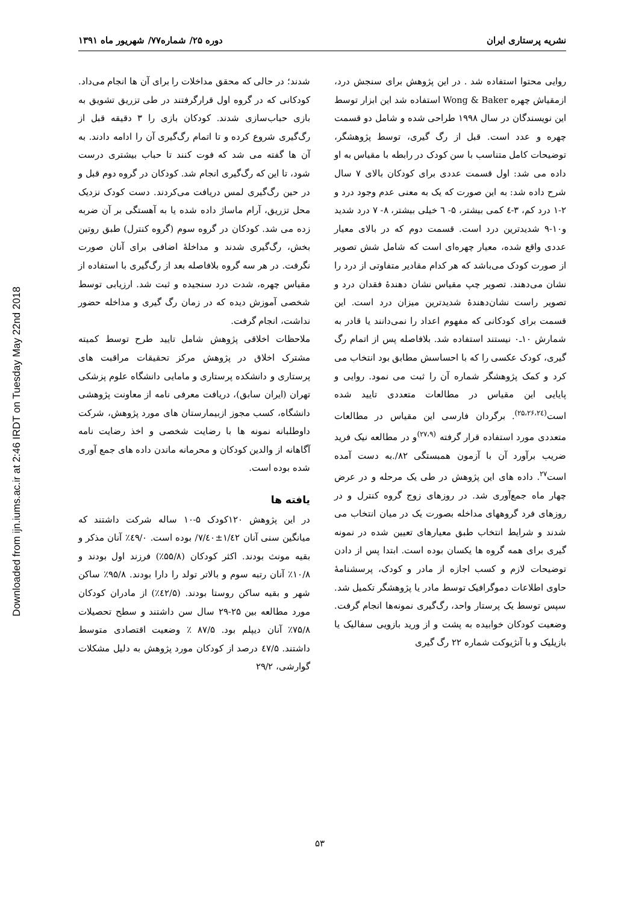Downloaded from ijn.iums.ac.ir at 2:46 IRDT on Tuesday May 22nd 2018
نشریه پرستاری ایران دوره ۲۵/ شماره۷۷/ شهریور ماه ۱۳۹۱
روایی محتوا استفاده شد . در این پژوهش برای سنجش درد، ازمقیاش چهره Wong & Baker استفاده شد این ابزار توسط این نویسندگان در سال ۱۹۹۸ طراحی شده و شامل دو قسمت چهره و عدد است. قبل از رگ گیری، توسط پژوهشگر، توضیحات کامل متناسب با سن کودک در رابطه با مقیاس به او داده می شد: اول قسمت عددی برای کودکان بالای ۷ سال شرح داده شد: به این صورت که یک به معنی عدم وجود درد و ۲-۱ درد کم، ۳-٤ کمی بیشتر، ۵- ٦ خیلی بیشتر، ۸- ۷ درد شدید و۱۰-۹ شدیدترین درد است. قسمت دوم که در بالای معیار عددی واقع شده، معیار چهره‌ای است که شامل شش تصویر از صورت کودک می‌باشد که هر کدام مقادیر متفاوتی از درد را نشان می‌دهند. تصویر چپ مقیاس نشان دهندهٔ فقدان درد و تصویر راست نشان‌دهندهٔ شدیدترین میزان درد است. این قسمت برای کودکانی که مفهوم اعداد را نمی‌دانند یا قادر به شمارش ۱۰ـ۰ نیستند استفاده شد. بلافاصله پس از اتمام رگ گیری، کودک عکسی را که با احساسش مطابق بود انتخاب می کرد و کمک پژوهشگر شماره آن را ثبت می نمود. روایی و پایایی این مقیاس در مطالعات متعددی تایید شده است<sup>(۲۵،۲۶،۲٤)</sup>. برگردان فارسی این مقیاس در مطالعات متعددی مورد استفاده قرار گرفته <sup>(۲۷،۹)</sup>و در مطالعه نیک فرید ضریب برآورد آن با آزمون همبستگی ۸۲/.به دست آمده است<sup>۲۷</sup>. داده های این پژوهش در طی یک مرحله و در عرض چهار ماه جمع‌آوری شد. در روزهای زوج گروه کنترل و در روزهای فرد گروههای مداخله بصورت یک در میان انتخاب می شدند و شرایط انتخاب طبق معیارهای تعیین شده در نمونه گیری برای همه گروه ها یکسان بوده است. ابتدا پس از دادن توضیحات لازم و کسب اجازه از مادر و کودک، پرسشنامهٔ حاوی اطلاعات دموگرافیک توسط مادر یا پژوهشگر تکمیل شد. سپس توسط یک پرستار واحد، رگ‌گیری نمونه‌ها انجام گرفت. وضعیت کودکان خوابیده به پشت و از ورید بازویی سفالیک یا بازیلیک و با آنژیوکت شماره ۲۲ رگ گیری
شدند؛ در حالی که محقق مداخلات را برای آن ها انجام می‌داد. کودکانی که در گروه اول قرارگرفتند در طی تزریق تشویق به بازی حباب‌سازی شدند. کودکان بازی را ۳ دقیقه قبل از رگ‌گیری شروع کرده و تا اتمام رگ‌گیری آن را ادامه دادند. به آن ها گفته می شد که فوت کنند تا حباب بیشتری درست شود، تا این که رگ‌گیری انجام شد. کودکان در گروه دوم قبل و در حین رگ‌گیری لمس دریافت می‌کردند. دست کودک نزدیک محل تزریق، آرام ماساژ داده شده یا به آهستگی بر آن ضربه زده می شد. کودکان در گروه سوم (گروه کنترل) طبق روتین بخش، رگ‌گیری شدند و مداخلهٔ اضافی برای آنان صورت نگرفت. در هر سه گروه بلافاصله بعد از رگ‌گیری با استفاده از مقیاس چهره، شدت درد سنجیده و ثبت شد. ارزیابی توسط شخصی آموزش دیده که در زمان رگ گیری و مداخله حضور نداشت، انجام گرفت.
ملاحظات اخلاقی پژوهش شامل تایید طرح توسط کمیته مشترک اخلاق در پژوهش مرکز تحقیقات مراقبت های پرستاری و دانشکده پرستاری و مامایی دانشگاه علوم پزشکی تهران (ایران سابق)، دریافت معرفی نامه از معاونت پژوهشی دانشگاه، کسب مجوز ازبیمارستان های مورد پژوهش، شرکت داوطلبانه نمونه ها با رضایت شخصی و اخذ رضایت نامه آگاهانه از والدین کودکان و محرمانه ماندن داده های جمع آوری شده بوده است.
یافته ها
در این پژوهش ۱۲۰کودک ۵-۱۰ ساله شرکت داشتند که میانگین سنی آنان ۱/٤۲±۷/٤۰/ بوده است. ٤۹/۰٪ آنان مذکر و بقیه مونث بودند. اکثر کودکان (۵۵/۸٪) فرزند اول بودند و ۱۰/۸٪ آنان رتبه سوم و بالاتر تولد را دارا بودند. ۹۵/۸٪ ساکن شهر و بقیه ساکن روستا بودند. (٤۲/۵٪) از مادران کودکان مورد مطالعه بین ۲۵-۲۹ سال سن داشتند و سطح تحصیلات ۷۵/۸٪ آنان دیپلم بود. ۸۷/۵ ٪ وضعیت اقتصادی متوسط داشتند. ٤۷/۵ درصد از کودکان مورد پژوهش به دلیل مشکلات گوارشی، ۲۹/۲
۵۳